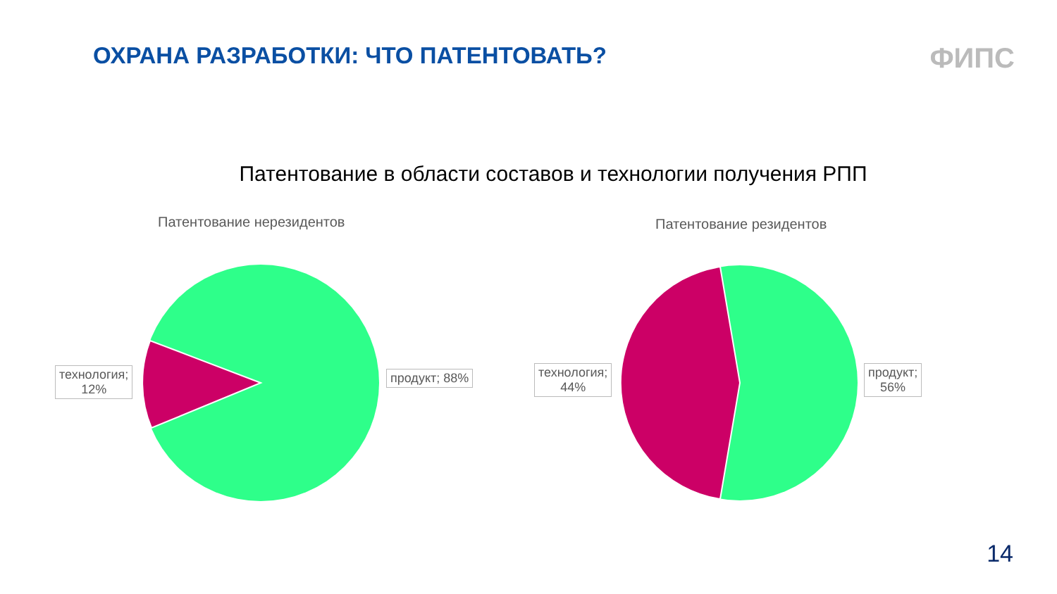ОХРАНА РАЗРАБОТКИ: ЧТО ПАТЕНТОВАТЬ?
ФИПС
Патентование в области составов и технологии получения РПП
Патентование нерезидентов
технология;
12%
продукт; 88%
Патентование резидентов
технология;
44%
продукт;
56%
14